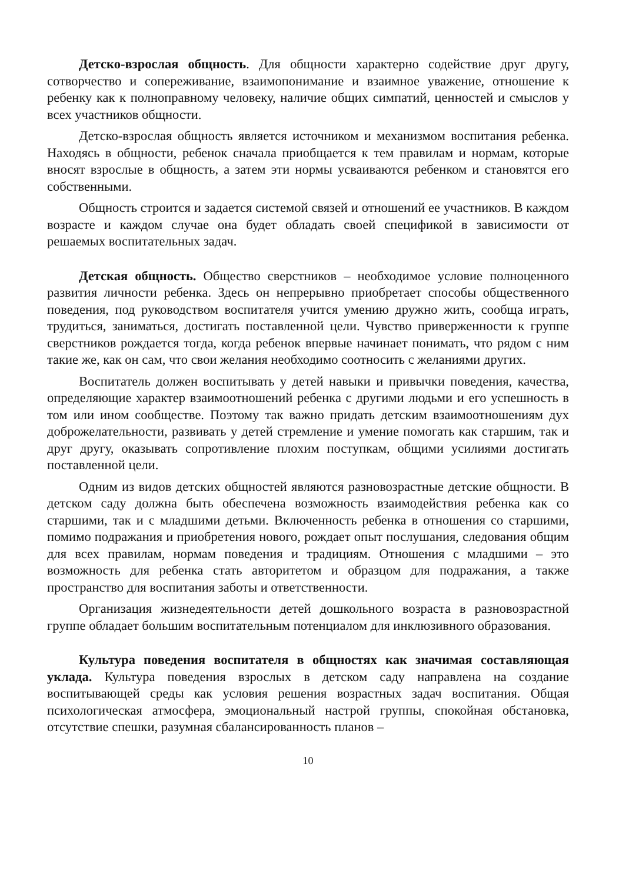Детско-взрослая общность. Для общности характерно содействие друг другу, сотворчество и сопереживание, взаимопонимание и взаимное уважение, отношение к ребенку как к полноправному человеку, наличие общих симпатий, ценностей и смыслов у всех участников общности.
Детско-взрослая общность является источником и механизмом воспитания ребенка. Находясь в общности, ребенок сначала приобщается к тем правилам и нормам, которые вносят взрослые в общность, а затем эти нормы усваиваются ребенком и становятся его собственными.
Общность строится и задается системой связей и отношений ее участников. В каждом возрасте и каждом случае она будет обладать своей спецификой в зависимости от решаемых воспитательных задач.
Детская общность. Общество сверстников – необходимое условие полноценного развития личности ребенка. Здесь он непрерывно приобретает способы общественного поведения, под руководством воспитателя учится умению дружно жить, сообща играть, трудиться, заниматься, достигать поставленной цели. Чувство приверженности к группе сверстников рождается тогда, когда ребенок впервые начинает понимать, что рядом с ним такие же, как он сам, что свои желания необходимо соотносить с желаниями других.
Воспитатель должен воспитывать у детей навыки и привычки поведения, качества, определяющие характер взаимоотношений ребенка с другими людьми и его успешность в том или ином сообществе. Поэтому так важно придать детским взаимоотношениям дух доброжелательности, развивать у детей стремление и умение помогать как старшим, так и друг другу, оказывать сопротивление плохим поступкам, общими усилиями достигать поставленной цели.
Одним из видов детских общностей являются разновозрастные детские общности. В детском саду должна быть обеспечена возможность взаимодействия ребенка как со старшими, так и с младшими детьми. Включенность ребенка в отношения со старшими, помимо подражания и приобретения нового, рождает опыт послушания, следования общим для всех правилам, нормам поведения и традициям. Отношения с младшими – это возможность для ребенка стать авторитетом и образцом для подражания, а также пространство для воспитания заботы и ответственности.
Организация жизнедеятельности детей дошкольного возраста в разновозрастной группе обладает большим воспитательным потенциалом для инклюзивного образования.
Культура поведения воспитателя в общностях как значимая составляющая уклада. Культура поведения взрослых в детском саду направлена на создание воспитывающей среды как условия решения возрастных задач воспитания. Общая психологическая атмосфера, эмоциональный настрой группы, спокойная обстановка, отсутствие спешки, разумная сбалансированность планов –
10